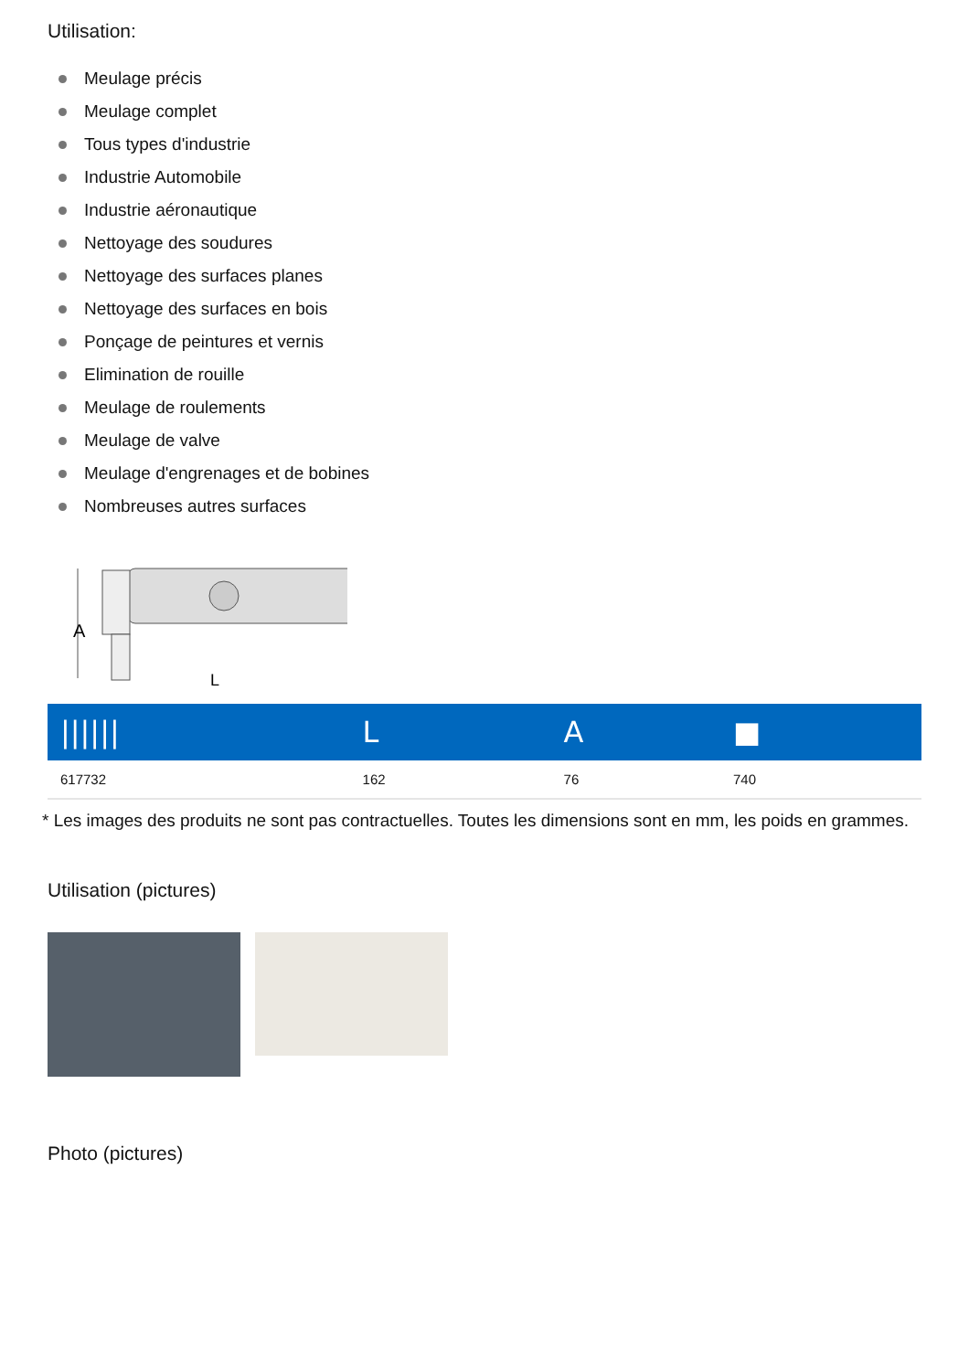Utilisation:
Meulage précis
Meulage complet
Tous types d'industrie
Industrie Automobile
Industrie aéronautique
Nettoyage des soudures
Nettoyage des surfaces planes
Nettoyage des surfaces en bois
Ponçage de peintures et vernis
Elimination de rouille
Meulage de roulements
Meulage de valve
Meulage d'engrenages et de bobines
Nombreuses autres surfaces
A
L
| ////// | L | A | ■ |
| --- | --- | --- | --- |
| 617732 | 162 | 76 | 740 |
* Les images des produits ne sont pas contractuelles. Toutes les dimensions sont en mm, les poids en grammes.
Utilisation (pictures)
Photo (pictures)